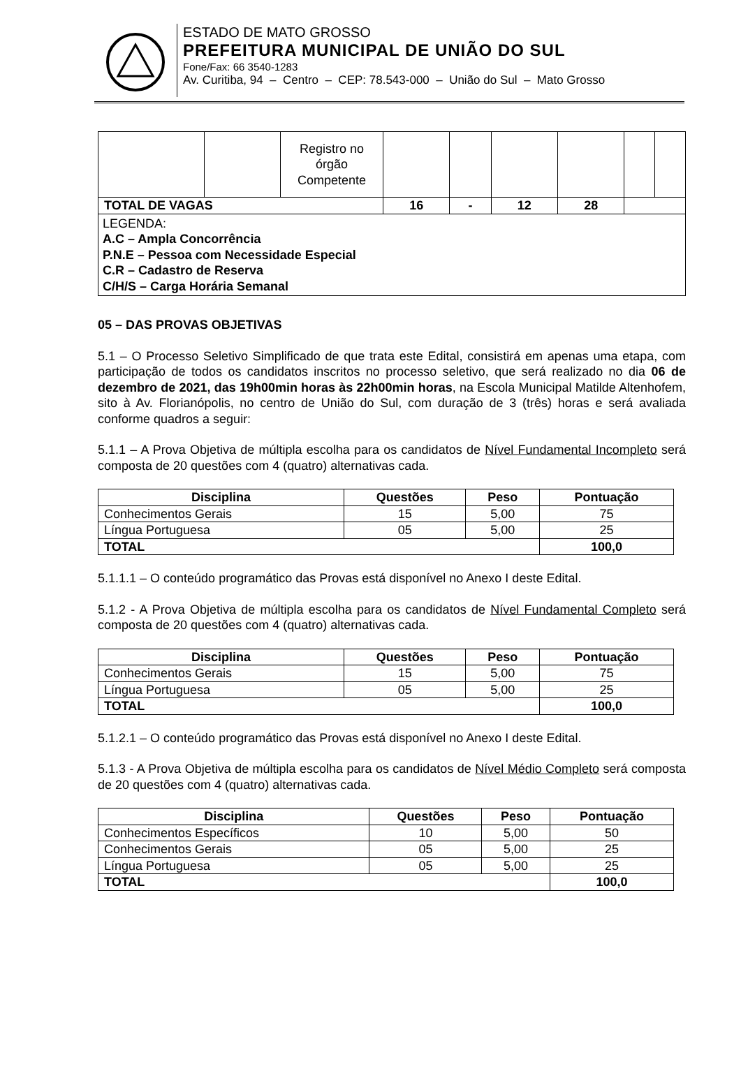ESTADO DE MATO GROSSO
PREFEITURA MUNICIPAL DE UNIÃO DO SUL
Fone/Fax: 66 3540-1283
Av. Curitiba, 94 – Centro – CEP: 78.543-000 – União do Sul – Mato Grosso
| | | Registro no órgão Competente | | | | | | |
| TOTAL DE VAGAS | | | 16 | - | 12 | 28 | | |
| LEGENDA: A.C – Ampla Concorrência P.N.E – Pessoa com Necessidade Especial C.R – Cadastro de Reserva C/H/S – Carga Horária Semanal | | | | | | | | |
05 – DAS PROVAS OBJETIVAS
5.1 – O Processo Seletivo Simplificado de que trata este Edital, consistirá em apenas uma etapa, com participação de todos os candidatos inscritos no processo seletivo, que será realizado no dia 06 de dezembro de 2021, das 19h00min horas às 22h00min horas, na Escola Municipal Matilde Altenhofem, sito à Av. Florianópolis, no centro de União do Sul, com duração de 3 (três) horas e será avaliada conforme quadros a seguir:
5.1.1 – A Prova Objetiva de múltipla escolha para os candidatos de Nível Fundamental Incompleto será composta de 20 questões com 4 (quatro) alternativas cada.
| Disciplina | Questões | Peso | Pontuação |
| --- | --- | --- | --- |
| Conhecimentos Gerais | 15 | 5,00 | 75 |
| Língua Portuguesa | 05 | 5,00 | 25 |
| TOTAL | | | 100,0 |
5.1.1.1 – O conteúdo programático das Provas está disponível no Anexo I deste Edital.
5.1.2 - A Prova Objetiva de múltipla escolha para os candidatos de Nível Fundamental Completo será composta de 20 questões com 4 (quatro) alternativas cada.
| Disciplina | Questões | Peso | Pontuação |
| --- | --- | --- | --- |
| Conhecimentos Gerais | 15 | 5,00 | 75 |
| Língua Portuguesa | 05 | 5,00 | 25 |
| TOTAL | | | 100,0 |
5.1.2.1 – O conteúdo programático das Provas está disponível no Anexo I deste Edital.
5.1.3 - A Prova Objetiva de múltipla escolha para os candidatos de Nível Médio Completo será composta de 20 questões com 4 (quatro) alternativas cada.
| Disciplina | Questões | Peso | Pontuação |
| --- | --- | --- | --- |
| Conhecimentos Específicos | 10 | 5,00 | 50 |
| Conhecimentos Gerais | 05 | 5,00 | 25 |
| Língua Portuguesa | 05 | 5,00 | 25 |
| TOTAL | | | 100,0 |